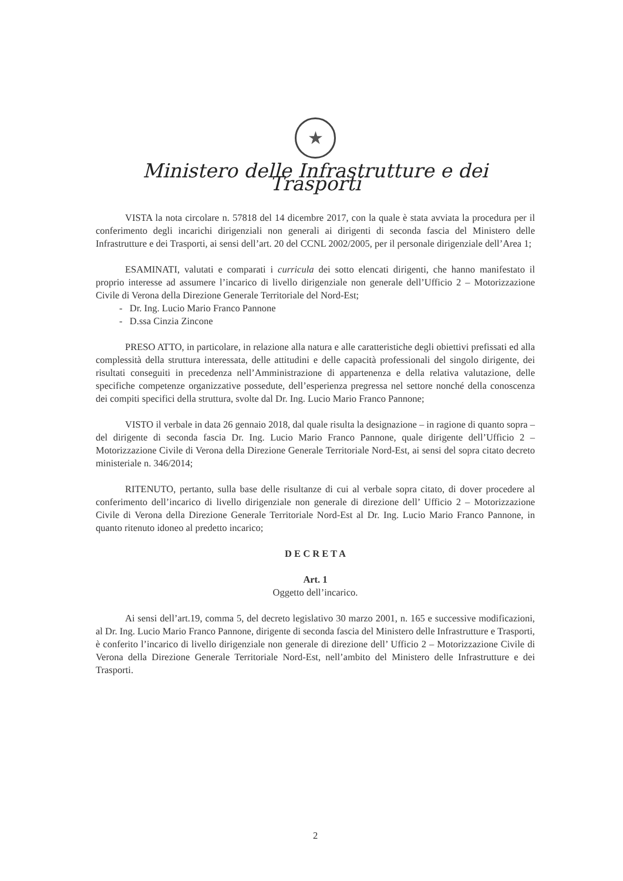★
Ministero delle Infrastrutture e dei Trasporti
VISTA la nota circolare n. 57818 del 14 dicembre 2017, con la quale è stata avviata la procedura per il conferimento degli incarichi dirigenziali non generali ai dirigenti di seconda fascia del Ministero delle Infrastrutture e dei Trasporti, ai sensi dell’art. 20 del CCNL 2002/2005, per il personale dirigenziale dell’Area 1;
ESAMINATI, valutati e comparati i curricula dei sotto elencati dirigenti, che hanno manifestato il proprio interesse ad assumere l’incarico di livello dirigenziale non generale dell’Ufficio 2 – Motorizzazione Civile di Verona della Direzione Generale Territoriale del Nord-Est;
- Dr. Ing. Lucio Mario Franco Pannone
- D.ssa Cinzia Zincone
PRESO ATTO, in particolare, in relazione alla natura e alle caratteristiche degli obiettivi prefissati ed alla complessità della struttura interessata, delle attitudini e delle capacità professionali del singolo dirigente, dei risultati conseguiti in precedenza nell’Amministrazione di appartenenza e della relativa valutazione, delle specifiche competenze organizzative possedute, dell’esperienza pregressa nel settore nonché della conoscenza dei compiti specifici della struttura, svolte dal Dr. Ing. Lucio Mario Franco Pannone;
VISTO il verbale in data 26 gennaio 2018, dal quale risulta la designazione – in ragione di quanto sopra – del dirigente di seconda fascia Dr. Ing. Lucio Mario Franco Pannone, quale dirigente dell’Ufficio 2 – Motorizzazione Civile di Verona della Direzione Generale Territoriale Nord-Est, ai sensi del sopra citato decreto ministeriale n. 346/2014;
RITENUTO, pertanto, sulla base delle risultanze di cui al verbale sopra citato, di dover procedere al conferimento dell’incarico di livello dirigenziale non generale di direzione dell’ Ufficio 2 – Motorizzazione Civile di Verona della Direzione Generale Territoriale Nord-Est al Dr. Ing. Lucio Mario Franco Pannone, in quanto ritenuto idoneo al predetto incarico;
D E C R E T A
Art. 1
Oggetto dell’incarico.
Ai sensi dell’art.19, comma 5, del decreto legislativo 30 marzo 2001, n. 165 e successive modificazioni, al Dr. Ing. Lucio Mario Franco Pannone, dirigente di seconda fascia del Ministero delle Infrastrutture e Trasporti, è conferito l’incarico di livello dirigenziale non generale di direzione dell’ Ufficio 2 – Motorizzazione Civile di Verona della Direzione Generale Territoriale Nord-Est, nell’ambito del Ministero delle Infrastrutture e dei Trasporti.
2